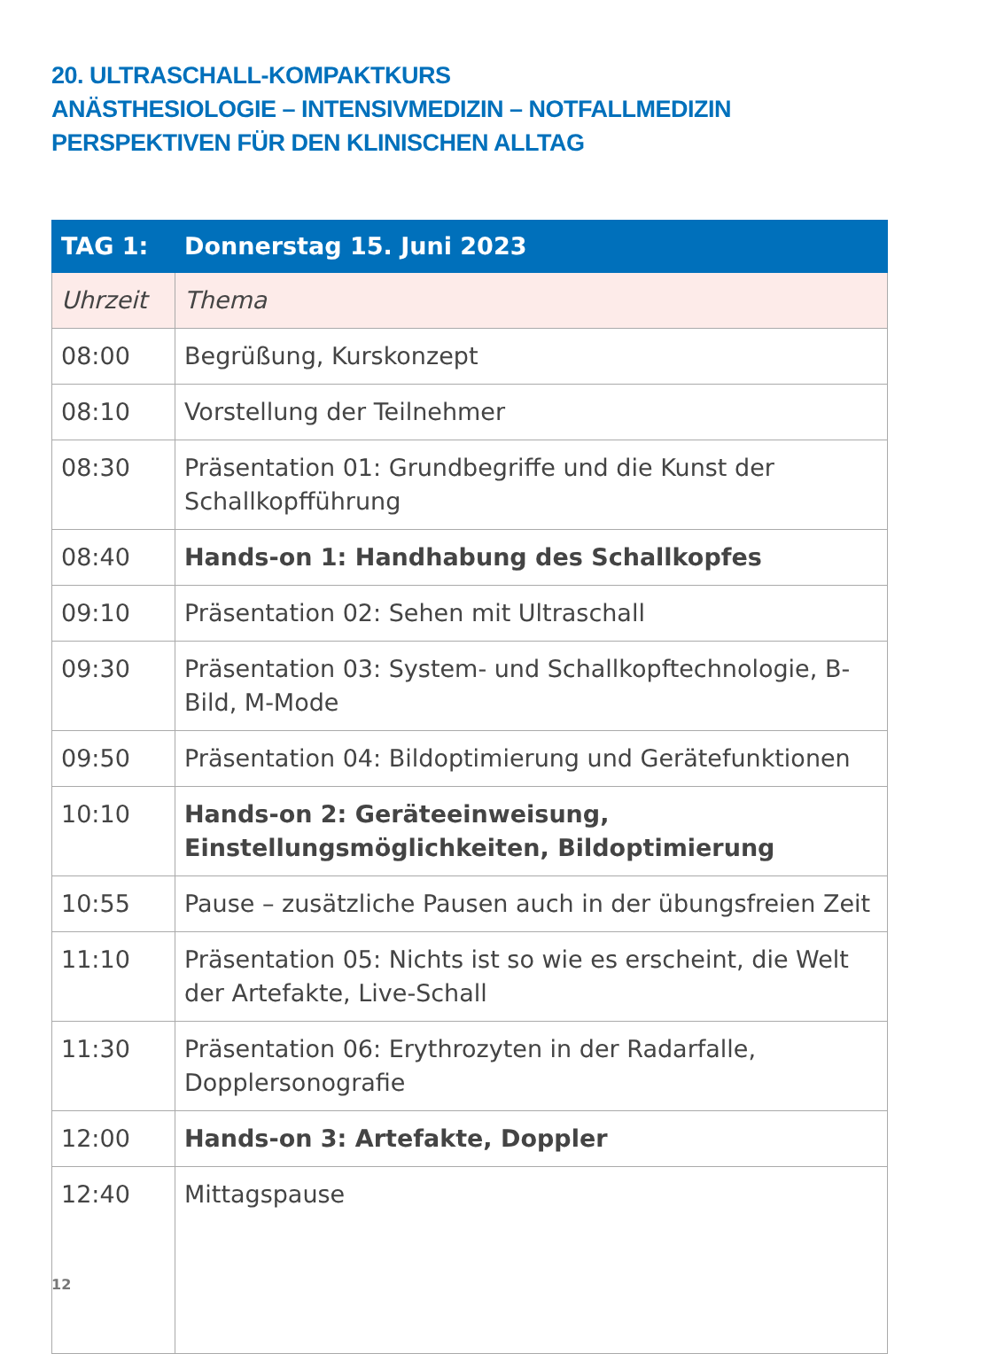20. ULTRASCHALL-KOMPAKTKURS
ANÄSTHESIOLOGIE – INTENSIVMEDIZIN – NOTFALLMEDIZIN
PERSPEKTIVEN FÜR DEN KLINISCHEN ALLTAG
| TAG 1: | Donnerstag 15. Juni 2023 |
| --- | --- |
| Uhrzeit | Thema |
| 08:00 | Begrüßung, Kurskonzept |
| 08:10 | Vorstellung der Teilnehmer |
| 08:30 | Präsentation 01: Grundbegriffe und die Kunst der Schallkopfführung |
| 08:40 | Hands-on 1: Handhabung des Schallkopfes |
| 09:10 | Präsentation 02: Sehen mit Ultraschall |
| 09:30 | Präsentation 03: System- und Schallkopftechnologie, B-Bild, M-Mode |
| 09:50 | Präsentation 04: Bildoptimierung und Gerätefunktionen |
| 10:10 | Hands-on 2: Geräteeinweisung, Einstellungsmöglichkeiten, Bildoptimierung |
| 10:55 | Pause – zusätzliche Pausen auch in der übungsfreien Zeit |
| 11:10 | Präsentation 05: Nichts ist so wie es erscheint, die Welt der Artefakte, Live-Schall |
| 11:30 | Präsentation 06: Erythrozyten in der Radarfalle, Dopplersonografie |
| 12:00 | Hands-on 3: Artefakte, Doppler |
| 12:40 | Mittagspause |
12